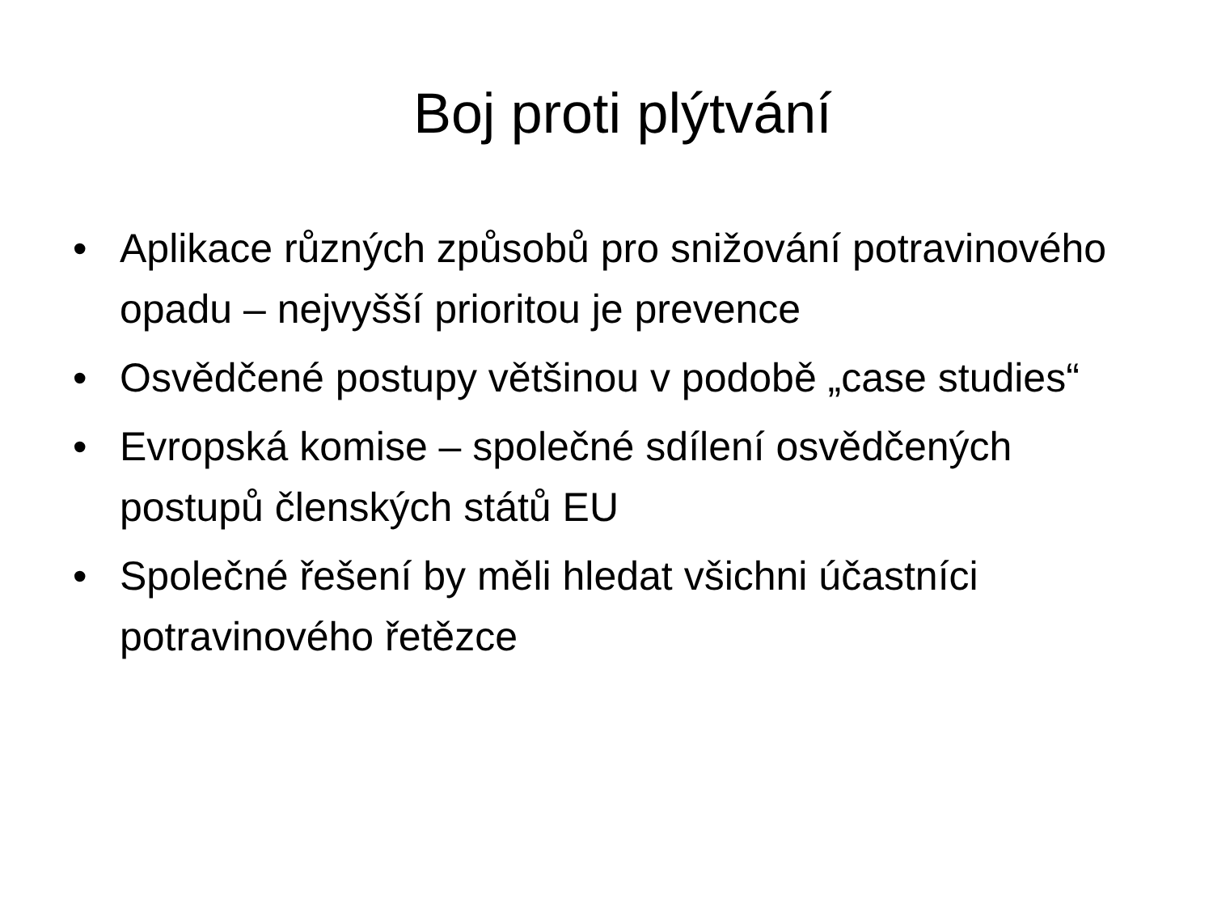Boj proti plýtvání
• Aplikace různých způsobů pro snižování potravinového opadu – nejvyšší prioritou je prevence
• Osvědčené postupy většinou v podobě „case studies“
• Evropská komise – společné sdílení osvědčených postupů členských států EU
• Společné řešení by měli hledat všichni účastníci potravinového řetězce